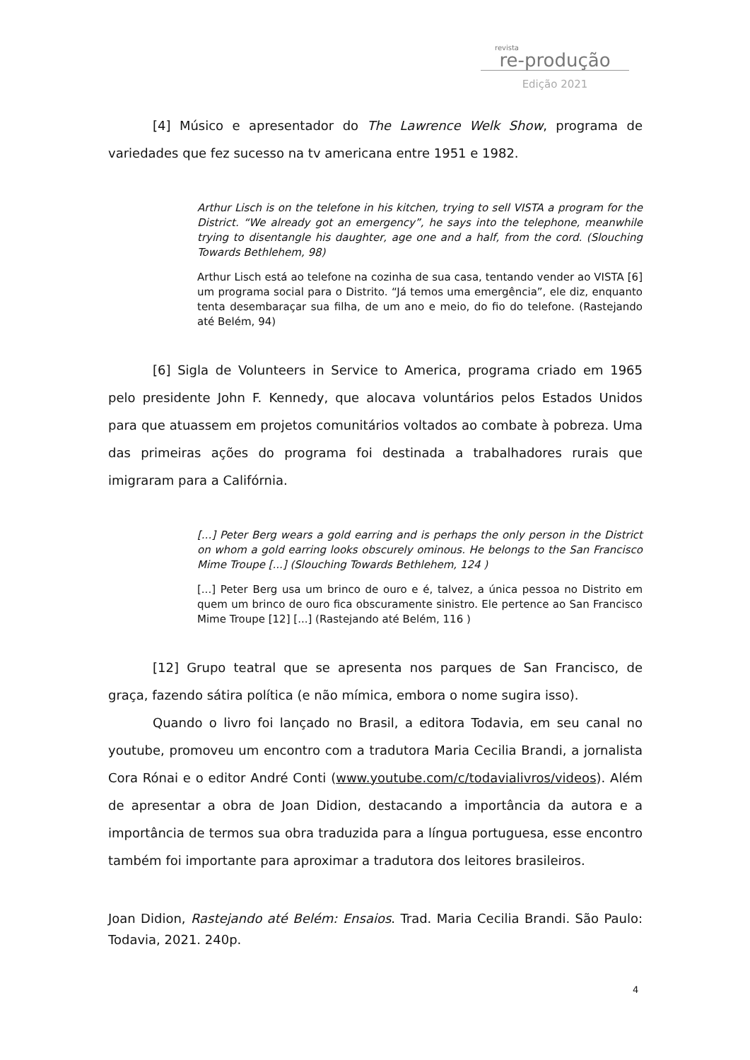revista
re-produção
Edição 2021
[4] Músico e apresentador do The Lawrence Welk Show, programa de variedades que fez sucesso na tv americana entre 1951 e 1982.
Arthur Lisch is on the telefone in his kitchen, trying to sell VISTA a program for the District. “We already got an emergency”, he says into the telephone, meanwhile trying to disentangle his daughter, age one and a half, from the cord. (Slouching Towards Bethlehem, 98)
Arthur Lisch está ao telefone na cozinha de sua casa, tentando vender ao VISTA [6] um programa social para o Distrito. “Já temos uma emergência”, ele diz, enquanto tenta desembaraçar sua filha, de um ano e meio, do fio do telefone. (Rastejando até Belém, 94)
[6] Sigla de Volunteers in Service to America, programa criado em 1965 pelo presidente John F. Kennedy, que alocava voluntários pelos Estados Unidos para que atuassem em projetos comunitários voltados ao combate à pobreza. Uma das primeiras ações do programa foi destinada a trabalhadores rurais que imigraram para a Califórnia.
[...] Peter Berg wears a gold earring and is perhaps the only person in the District on whom a gold earring looks obscurely ominous. He belongs to the San Francisco Mime Troupe [...] (Slouching Towards Bethlehem, 124 )
[...] Peter Berg usa um brinco de ouro e é, talvez, a única pessoa no Distrito em quem um brinco de ouro fica obscuramente sinistro. Ele pertence ao San Francisco Mime Troupe [12] [...] (Rastejando até Belém, 116 )
[12] Grupo teatral que se apresenta nos parques de San Francisco, de graça, fazendo sátira política (e não mímica, embora o nome sugira isso).
Quando o livro foi lançado no Brasil, a editora Todavia, em seu canal no youtube, promoveu um encontro com a tradutora Maria Cecilia Brandi, a jornalista Cora Rónai e o editor André Conti (www.youtube.com/c/todavialivros/videos). Além de apresentar a obra de Joan Didion, destacando a importância da autora e a importância de termos sua obra traduzida para a língua portuguesa, esse encontro também foi importante para aproximar a tradutora dos leitores brasileiros.
Joan Didion, Rastejando até Belém: Ensaios. Trad. Maria Cecilia Brandi. São Paulo: Todavia, 2021. 240p.
4